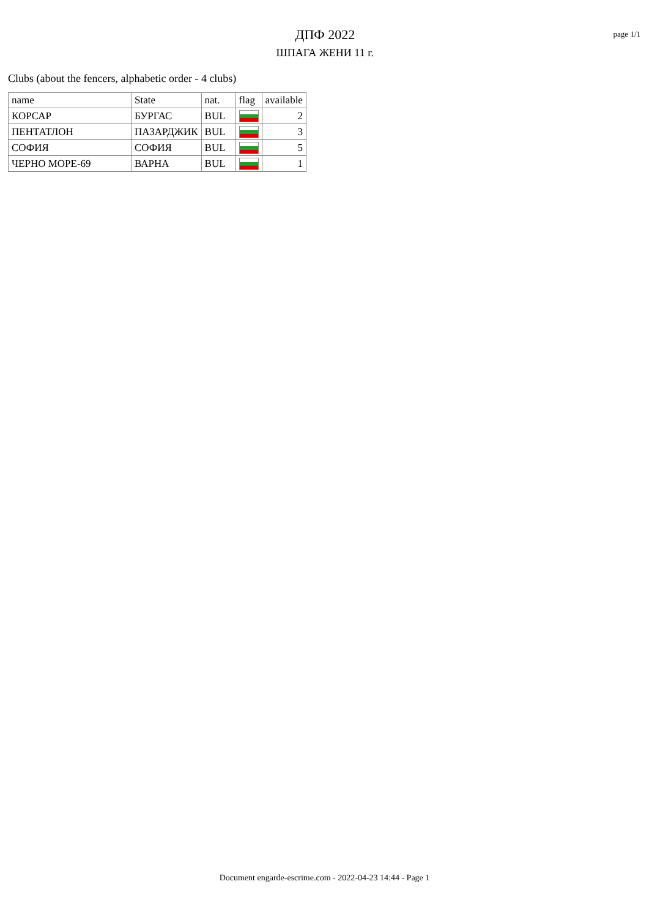ДПФ 2022
ШПАГА ЖЕНИ 11 г.
page 1/1
Clubs (about the fencers, alphabetic order - 4 clubs)
| name | State | nat. | flag | available |
| --- | --- | --- | --- | --- |
| КОРСАР | БУРГАС | BUL | | 2 |
| ПЕНТАТЛОН | ПАЗАРДЖИК | BUL | | 3 |
| СОФИЯ | СОФИЯ | BUL | | 5 |
| ЧЕРНО МОРЕ-69 | ВАРНА | BUL | | 1 |
Document engarde-escrime.com - 2022-04-23 14:44 - Page 1